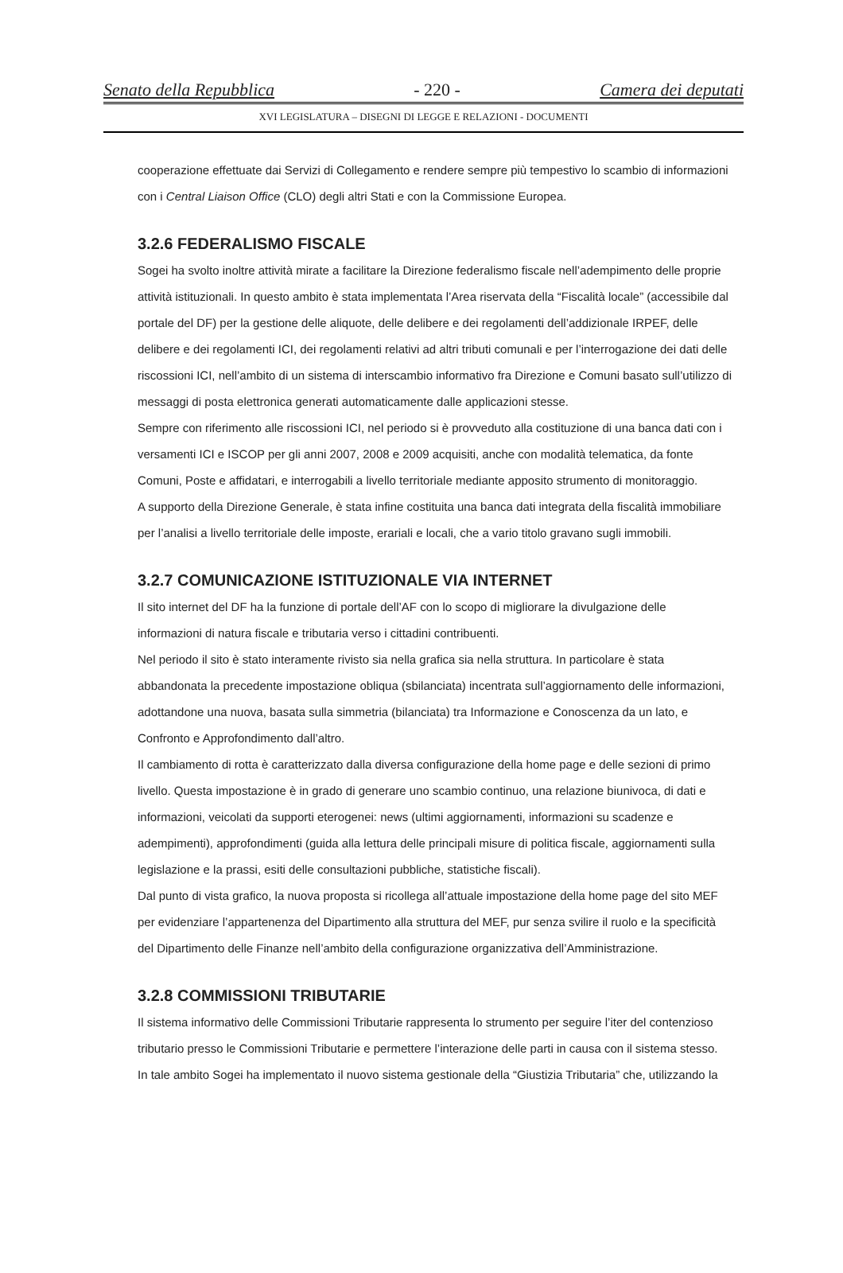Senato della Repubblica - 220 - Camera dei deputati
XVI LEGISLATURA – DISEGNI DI LEGGE E RELAZIONI - DOCUMENTI
cooperazione effettuate dai Servizi di Collegamento e rendere sempre più tempestivo lo scambio di informazioni con i Central Liaison Office (CLO) degli altri Stati e con la Commissione Europea.
3.2.6 FEDERALISMO FISCALE
Sogei ha svolto inoltre attività mirate a facilitare la Direzione federalismo fiscale nell’adempimento delle proprie attività istituzionali. In questo ambito è stata implementata l’Area riservata della “Fiscalità locale” (accessibile dal portale del DF) per la gestione delle aliquote, delle delibere e dei regolamenti dell’addizionale IRPEF, delle delibere e dei regolamenti ICI, dei regolamenti relativi ad altri tributi comunali e per l’interrogazione dei dati delle riscossioni ICI, nell’ambito di un sistema di interscambio informativo fra Direzione e Comuni basato sull’utilizzo di messaggi di posta elettronica generati automaticamente dalle applicazioni stesse.
Sempre con riferimento alle riscossioni ICI, nel periodo si è provveduto alla costituzione di una banca dati con i versamenti ICI e ISCOP per gli anni 2007, 2008 e 2009 acquisiti, anche con modalità telematica, da fonte Comuni, Poste e affidatari, e interrogabili a livello territoriale mediante apposito strumento di monitoraggio.
A supporto della Direzione Generale, è stata infine costituita una banca dati integrata della fiscalità immobiliare per l’analisi a livello territoriale delle imposte, erariali e locali, che a vario titolo gravano sugli immobili.
3.2.7 COMUNICAZIONE ISTITUZIONALE VIA INTERNET
Il sito internet del DF ha la funzione di portale dell’AF con lo scopo di migliorare la divulgazione delle informazioni di natura fiscale e tributaria verso i cittadini contribuenti.
Nel periodo il sito è stato interamente rivisto sia nella grafica sia nella struttura. In particolare è stata abbandonata la precedente impostazione obliqua (sbilanciata) incentrata sull’aggiornamento delle informazioni, adottandone una nuova, basata sulla simmetria (bilanciata) tra Informazione e Conoscenza da un lato, e Confronto e Approfondimento dall’altro.
Il cambiamento di rotta è caratterizzato dalla diversa configurazione della home page e delle sezioni di primo livello. Questa impostazione è in grado di generare uno scambio continuo, una relazione biunivoca, di dati e informazioni, veicolati da supporti eterogenei: news (ultimi aggiornamenti, informazioni su scadenze e adempimenti), approfondimenti (guida alla lettura delle principali misure di politica fiscale, aggiornamenti sulla legislazione e la prassi, esiti delle consultazioni pubbliche, statistiche fiscali).
Dal punto di vista grafico, la nuova proposta si ricollega all’attuale impostazione della home page del sito MEF per evidenziare l’appartenenza del Dipartimento alla struttura del MEF, pur senza svilire il ruolo e la specificità del Dipartimento delle Finanze nell’ambito della configurazione organizzativa dell’Amministrazione.
3.2.8 COMMISSIONI TRIBUTARIE
Il sistema informativo delle Commissioni Tributarie rappresenta lo strumento per seguire l’iter del contenzioso tributario presso le Commissioni Tributarie e permettere l’interazione delle parti in causa con il sistema stesso.
In tale ambito Sogei ha implementato il nuovo sistema gestionale della “Giustizia Tributaria” che, utilizzando la